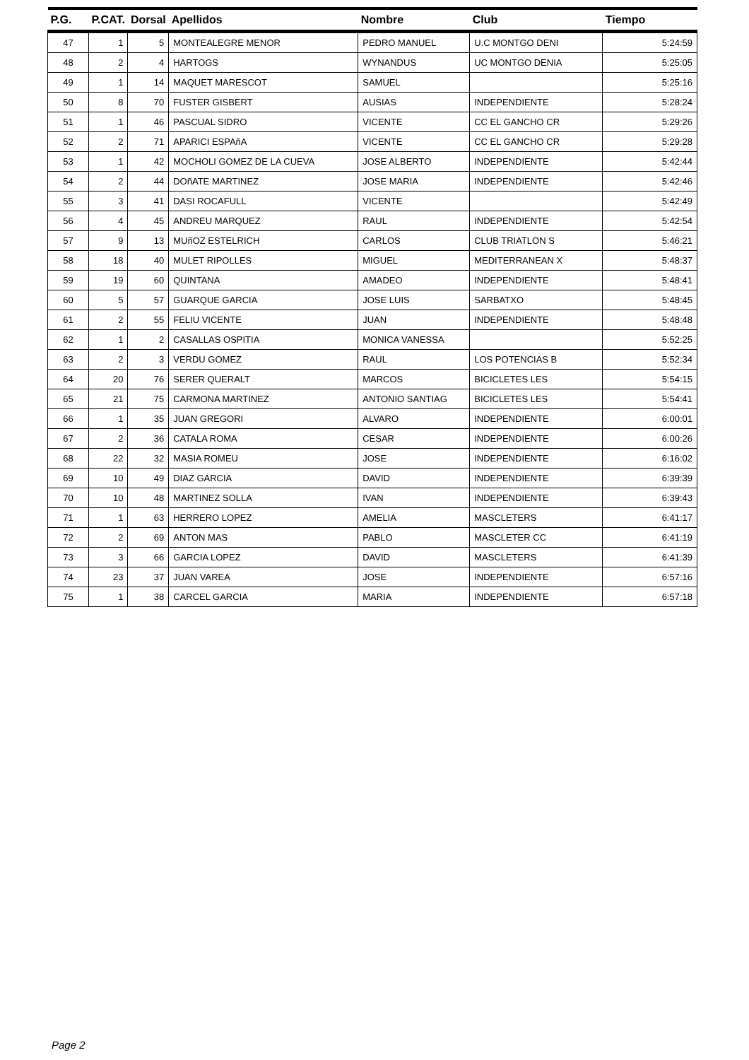| P.G. | P.CAT. | Dorsal | Apellidos | Nombre | Club | Tiempo |
| --- | --- | --- | --- | --- | --- | --- |
| 47 | 1 | 5 | MONTEALEGRE MENOR | PEDRO MANUEL | U.C MONTGO DENI | 5:24:59 |
| 48 | 2 | 4 | HARTOGS | WYNANDUS | UC MONTGO DENIA | 5:25:05 |
| 49 | 1 | 14 | MAQUET MARESCOT | SAMUEL | | 5:25:16 |
| 50 | 8 | 70 | FUSTER GISBERT | AUSIAS | INDEPENDIENTE | 5:28:24 |
| 51 | 1 | 46 | PASCUAL SIDRO | VICENTE | CC EL GANCHO CR | 5:29:26 |
| 52 | 2 | 71 | APARICI ESPAñA | VICENTE | CC EL GANCHO CR | 5:29:28 |
| 53 | 1 | 42 | MOCHOLI GOMEZ DE LA CUEVA | JOSE ALBERTO | INDEPENDIENTE | 5:42:44 |
| 54 | 2 | 44 | DOñATE MARTINEZ | JOSE MARIA | INDEPENDIENTE | 5:42:46 |
| 55 | 3 | 41 | DASI ROCAFULL | VICENTE | | 5:42:49 |
| 56 | 4 | 45 | ANDREU MARQUEZ | RAUL | INDEPENDIENTE | 5:42:54 |
| 57 | 9 | 13 | MUñOZ ESTELRICH | CARLOS | CLUB TRIATLON S | 5:46:21 |
| 58 | 18 | 40 | MULET RIPOLLES | MIGUEL | MEDITERRANEAN X | 5:48:37 |
| 59 | 19 | 60 | QUINTANA | AMADEO | INDEPENDIENTE | 5:48:41 |
| 60 | 5 | 57 | GUARQUE GARCIA | JOSE LUIS | SARBATXO | 5:48:45 |
| 61 | 2 | 55 | FELIU VICENTE | JUAN | INDEPENDIENTE | 5:48:48 |
| 62 | 1 | 2 | CASALLAS OSPITIA | MONICA VANESSA | | 5:52:25 |
| 63 | 2 | 3 | VERDU GOMEZ | RAUL | LOS POTENCIAS B | 5:52:34 |
| 64 | 20 | 76 | SERER QUERALT | MARCOS | BICICLETES LES | 5:54:15 |
| 65 | 21 | 75 | CARMONA MARTINEZ | ANTONIO SANTIAG | BICICLETES LES | 5:54:41 |
| 66 | 1 | 35 | JUAN GREGORI | ALVARO | INDEPENDIENTE | 6:00:01 |
| 67 | 2 | 36 | CATALA ROMA | CESAR | INDEPENDIENTE | 6:00:26 |
| 68 | 22 | 32 | MASIA ROMEU | JOSE | INDEPENDIENTE | 6:16:02 |
| 69 | 10 | 49 | DIAZ GARCIA | DAVID | INDEPENDIENTE | 6:39:39 |
| 70 | 10 | 48 | MARTINEZ SOLLA | IVAN | INDEPENDIENTE | 6:39:43 |
| 71 | 1 | 63 | HERRERO LOPEZ | AMELIA | MASCLETERS | 6:41:17 |
| 72 | 2 | 69 | ANTON MAS | PABLO | MASCLETER CC | 6:41:19 |
| 73 | 3 | 66 | GARCIA LOPEZ | DAVID | MASCLETERS | 6:41:39 |
| 74 | 23 | 37 | JUAN VAREA | JOSE | INDEPENDIENTE | 6:57:16 |
| 75 | 1 | 38 | CARCEL GARCIA | MARIA | INDEPENDIENTE | 6:57:18 |
Page 2